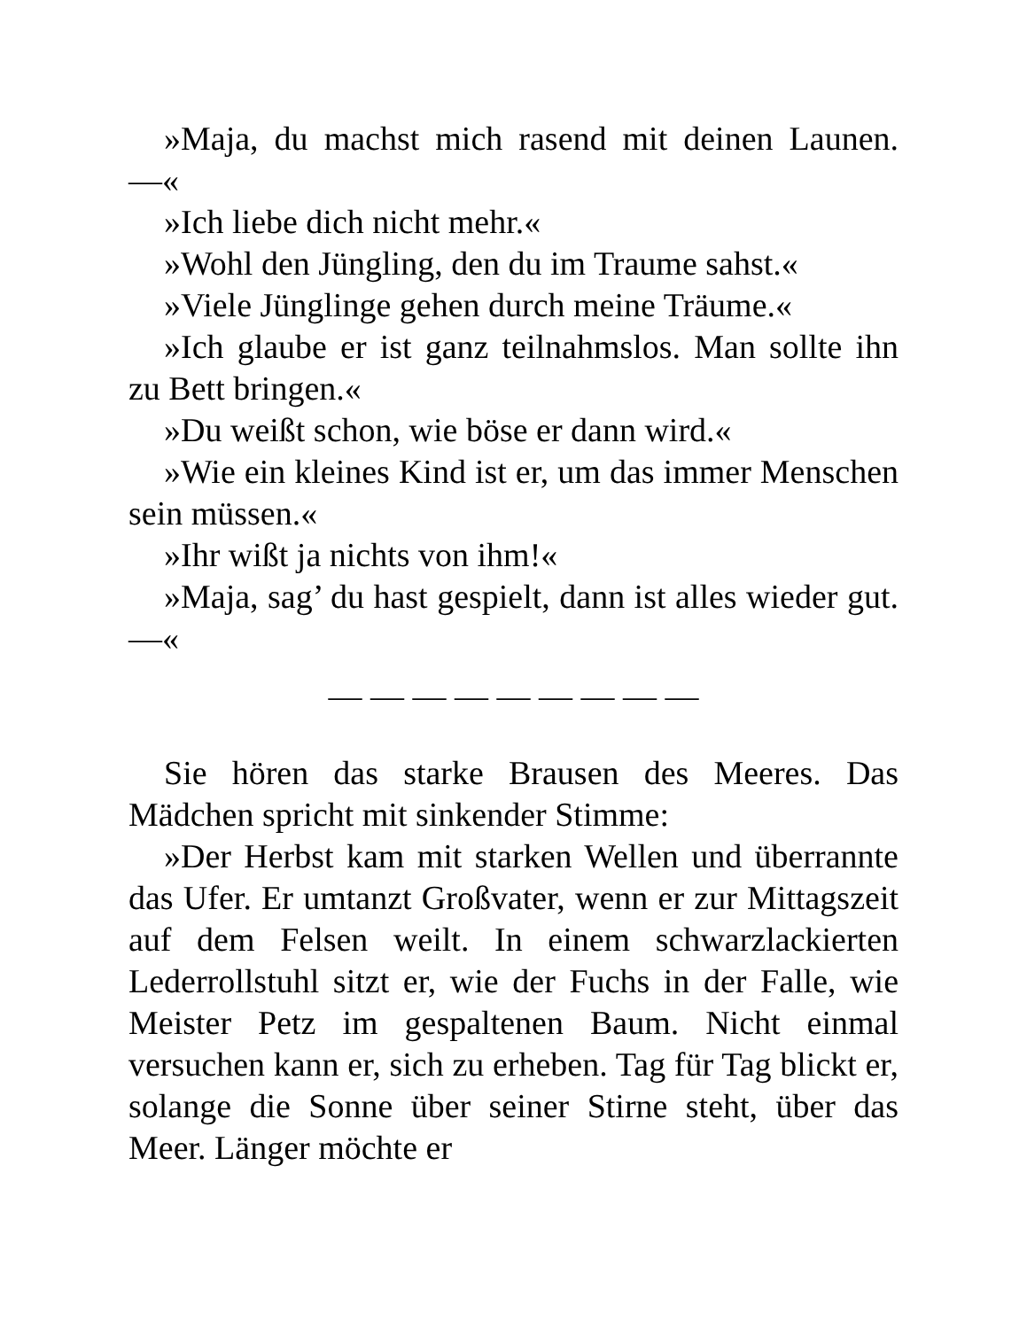»Maja, du machst mich rasend mit deinen Launen. —«
»Ich liebe dich nicht mehr.«
»Wohl den Jüngling, den du im Traume sahst.«
»Viele Jünglinge gehen durch meine Träume.«
»Ich glaube er ist ganz teilnahmslos. Man sollte ihn zu Bett bringen.«
»Du weißt schon, wie böse er dann wird.«
»Wie ein kleines Kind ist er, um das immer Menschen sein müssen.«
»Ihr wißt ja nichts von ihm!«
»Maja, sag’ du hast gespielt, dann ist alles wieder gut. —«
— — — — — — — — —
Sie hören das starke Brausen des Meeres. Das Mädchen spricht mit sinkender Stimme:
»Der Herbst kam mit starken Wellen und überrannte das Ufer. Er umtanzt Großvater, wenn er zur Mittagszeit auf dem Felsen weilt. In einem schwarzlackierten Lederrollstuhl sitzt er, wie der Fuchs in der Falle, wie Meister Petz im gespaltenen Baum. Nicht einmal versuchen kann er, sich zu erheben. Tag für Tag blickt er, solange die Sonne über seiner Stirne steht, über das Meer. Länger möchte er